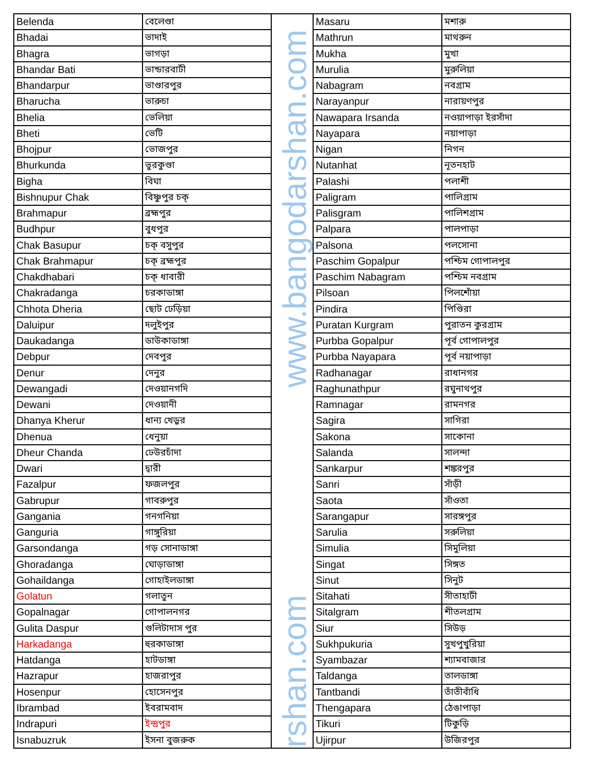| Belenda | বেলেণ্ডা |
| Bhadai | ভাদাই |
| Bhagra | ভাগড়া |
| Bhandar Bati | ভান্ডারবাটী |
| Bhandarpur | ভাণ্ডারপুর |
| Bharucha | ভারুচা |
| Bhelia | ভেলিয়া |
| Bheti | ভেটি |
| Bhojpur | ভোজপুর |
| Bhurkunda | ভুরকুণ্ডা |
| Bigha | বিঘা |
| Bishnupur Chak | বিষ্ণুপুর চক্ |
| Brahmapur | ব্রহ্মপুর |
| Budhpur | বুধপুর |
| Chak Basupur | চক্ বসুপুর |
| Chak Brahmapur | চক্ ব্রহ্মপুর |
| Chakdhabari | চক্ ধাবারী |
| Chakradanga | চরকাডাঙ্গা |
| Chhota Dheria | ছোট ঢেড়িয়া |
| Daluipur | দলুইপুর |
| Daukadanga | ডাউকাডাঙ্গা |
| Debpur | দেবপুর |
| Denur | দেনুর |
| Dewangadi | দেওয়ানগদি |
| Dewani | দেওয়ানী |
| Dhanya Kherur | ধান্য খেড়ুর |
| Dhenua | ধেনুয়া |
| Dheur Chanda | ঢেউরচাঁদা |
| Dwari | দ্বারী |
| Fazalpur | ফজলপুর |
| Gabrupur | গাবরুপুর |
| Gangania | গনগনিয়া |
| Ganguria | গাঙ্গুরিয়া |
| Garsondanga | গড় সোনাডাঙ্গা |
| Ghoradanga | ঘোড়াডাঙ্গা |
| Gohaildanga | গোহাইলডাঙ্গা |
| Golatun | গলাতুন |
| Gopalnagar | গোপালনগর |
| Gulita Daspur | গুলিটাদাস পুর |
| Harkadanga | হুরকাডাঙ্গা |
| Hatdanga | হাটডাঙ্গা |
| Hazrapur | হাজরাপুর |
| Hosenpur | হোসেনপুর |
| Ibrambad | ইবরামবাদ |
| Indrapuri | ইন্দ্রপুর |
| Isnabuzruk | ইসনা বুজরুক |
www.bangodarshan.com
rshan.com
| Masaru | মশারু |
| Mathrun | মাথরুন |
| Mukha | মুখা |
| Murulia | মুরুলিয়া |
| Nabagram | নবগ্রাম |
| Narayanpur | নারায়ণপুর |
| Nawapara Irsanda | নওয়াপাড়া ইরসাঁদা |
| Nayapara | নয়াপাড়া |
| Nigan | নিগন |
| Nutanhat | নূতনহাট |
| Palashi | পলাশী |
| Paligram | পালিগ্রাম |
| Palisgram | পালিশগ্রাম |
| Palpara | পালপাড়া |
| Palsona | পলসোনা |
| Paschim Gopalpur | পশ্চিম গোপালপুর |
| Paschim Nabagram | পশ্চিম নবগ্রাম |
| Pilsoan | পিলশোঁয়া |
| Pindira | পিণ্ডিরা |
| Puratan Kurgram | পুরাতন কুরগ্রাম |
| Purbba Gopalpur | পূর্ব গোপালপুর |
| Purbba Nayapara | পূর্ব নয়াপাড়া |
| Radhanagar | রাধানগর |
| Raghunathpur | রঘুনাথপুর |
| Ramnagar | রামনগর |
| Sagira | সাগিরা |
| Sakona | সাকোনা |
| Salanda | সালন্দা |
| Sankarpur | শঙ্করপুর |
| Sanri | সাঁড়ী |
| Saota | সাঁওতা |
| Sarangapur | সারঙ্গপুর |
| Sarulia | সরুলিয়া |
| Simulia | সিমুলিয়া |
| Singat | সিঙ্গত |
| Sinut | সিনুট |
| Sitahati | সীতাহাটী |
| Sitalgram | শীতলগ্রাম |
| Siur | সিউড় |
| Sukhpukuria | সুখপুখুরিয়া |
| Syambazar | শ্যামবাজার |
| Taldanga | তালডাঙ্গা |
| Tantbandi | তাঁতীবাঁধি |
| Thengapara | ঠেঙাপাড়া |
| Tikuri | টিকুড়ি |
| Ujirpur | উজিরপুর |